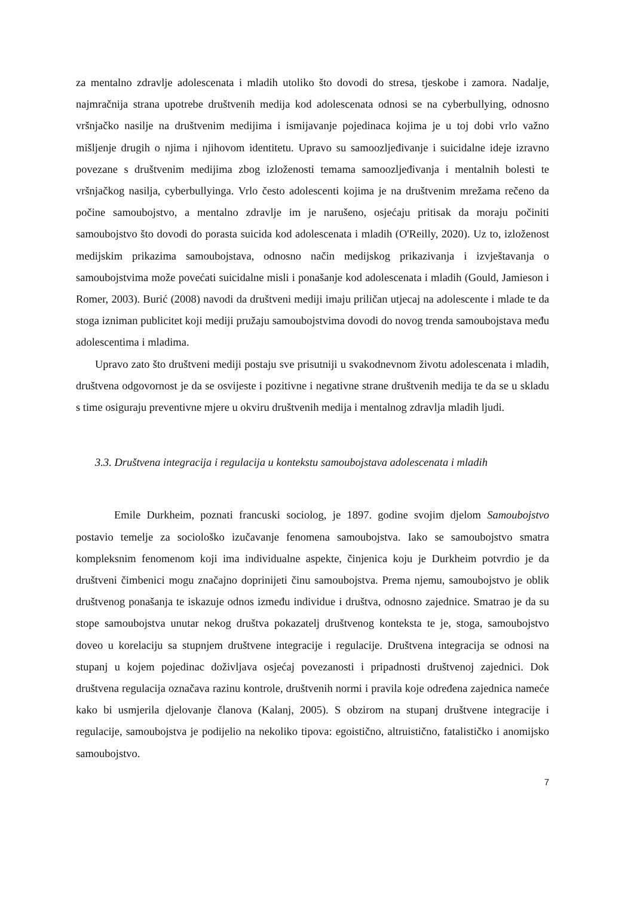za mentalno zdravlje adolescenata i mladih utoliko što dovodi do stresa, tjeskobe i zamora. Nadalje, najmračnija strana upotrebe društvenih medija kod adolescenata odnosi se na cyberbullying, odnosno vršnjačko nasilje na društvenim medijima i ismijavanje pojedinaca kojima je u toj dobi vrlo važno mišljenje drugih o njima i njihovom identitetu. Upravo su samoozljeđivanje i suicidalne ideje izravno povezane s društvenim medijima zbog izloženosti temama samoozljeđivanja i mentalnih bolesti te vršnjačkog nasilja, cyberbullyinga. Vrlo često adolescenti kojima je na društvenim mrežama rečeno da počine samoubojstvo, a mentalno zdravlje im je narušeno, osjećaju pritisak da moraju počiniti samoubojstvo što dovodi do porasta suicida kod adolescenata i mladih (O'Reilly, 2020). Uz to, izloženost medijskim prikazima samoubojstava, odnosno način medijskog prikazivanja i izvještavanja o samoubojstvima može povećati suicidalne misli i ponašanje kod adolescenata i mladih (Gould, Jamieson i Romer, 2003). Burić (2008) navodi da društveni mediji imaju priličan utjecaj na adolescente i mlade te da stoga izniman publicitet koji mediji pružaju samoubojstvima dovodi do novog trenda samoubojstava među adolescentima i mladima.
Upravo zato što društveni mediji postaju sve prisutniji u svakodnevnom životu adolescenata i mladih, društvena odgovornost je da se osvijeste i pozitivne i negativne strane društvenih medija te da se u skladu s time osiguraju preventivne mjere u okviru društvenih medija i mentalnog zdravlja mladih ljudi.
3.3. Društvena integracija i regulacija u kontekstu samoubojstava adolescenata i mladih
Emile Durkheim, poznati francuski sociolog, je 1897. godine svojim djelom Samoubojstvo postavio temelje za sociološko izučavanje fenomena samoubojstva. Iako se samoubojstvo smatra kompleksnim fenomenom koji ima individualne aspekte, činjenica koju je Durkheim potvrdio je da društveni čimbenici mogu značajno doprinijeti činu samoubojstva. Prema njemu, samoubojstvo je oblik društvenog ponašanja te iskazuje odnos između individue i društva, odnosno zajednice. Smatrao je da su stope samoubojstva unutar nekog društva pokazatelj društvenog konteksta te je, stoga, samoubojstvo doveo u korelaciju sa stupnjem društvene integracije i regulacije. Društvena integracija se odnosi na stupanj u kojem pojedinac doživljava osjećaj povezanosti i pripadnosti društvenoj zajednici. Dok društvena regulacija označava razinu kontrole, društvenih normi i pravila koje određena zajednica nameće kako bi usmjerila djelovanje članova (Kalanj, 2005). S obzirom na stupanj društvene integracije i regulacije, samoubojstva je podijelio na nekoliko tipova: egoistično, altruistično, fatalističko i anomijsko samoubojstvo.
7